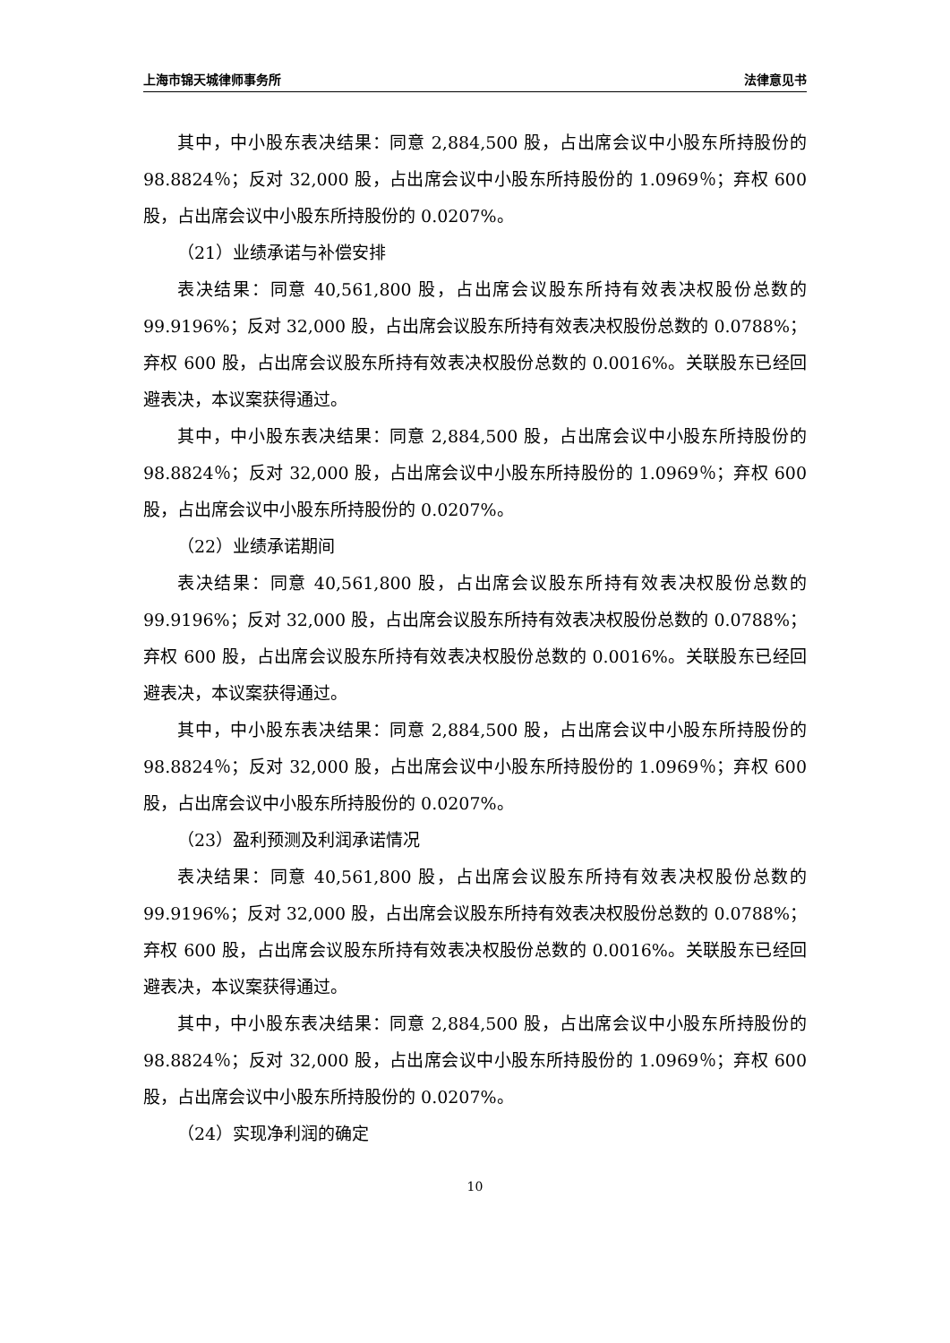上海市锦天城律师事务所 法律意见书
其中，中小股东表决结果：同意 2,884,500 股，占出席会议中小股东所持股份的 98.8824％；反对 32,000 股，占出席会议中小股东所持股份的 1.0969％；弃权 600 股，占出席会议中小股东所持股份的 0.0207%。
（21）业绩承诺与补偿安排
表决结果：同意 40,561,800 股，占出席会议股东所持有效表决权股份总数的 99.9196%；反对 32,000 股，占出席会议股东所持有效表决权股份总数的 0.0788%；弃权 600 股，占出席会议股东所持有效表决权股份总数的 0.0016%。关联股东已经回避表决，本议案获得通过。
其中，中小股东表决结果：同意 2,884,500 股，占出席会议中小股东所持股份的 98.8824％；反对 32,000 股，占出席会议中小股东所持股份的 1.0969％；弃权 600 股，占出席会议中小股东所持股份的 0.0207%。
（22）业绩承诺期间
表决结果：同意 40,561,800 股，占出席会议股东所持有效表决权股份总数的 99.9196%；反对 32,000 股，占出席会议股东所持有效表决权股份总数的 0.0788%；弃权 600 股，占出席会议股东所持有效表决权股份总数的 0.0016%。关联股东已经回避表决，本议案获得通过。
其中，中小股东表决结果：同意 2,884,500 股，占出席会议中小股东所持股份的 98.8824％；反对 32,000 股，占出席会议中小股东所持股份的 1.0969％；弃权 600 股，占出席会议中小股东所持股份的 0.0207%。
（23）盈利预测及利润承诺情况
表决结果：同意 40,561,800 股，占出席会议股东所持有效表决权股份总数的 99.9196%；反对 32,000 股，占出席会议股东所持有效表决权股份总数的 0.0788%；弃权 600 股，占出席会议股东所持有效表决权股份总数的 0.0016%。关联股东已经回避表决，本议案获得通过。
其中，中小股东表决结果：同意 2,884,500 股，占出席会议中小股东所持股份的 98.8824％；反对 32,000 股，占出席会议中小股东所持股份的 1.0969％；弃权 600 股，占出席会议中小股东所持股份的 0.0207%。
（24）实现净利润的确定
10